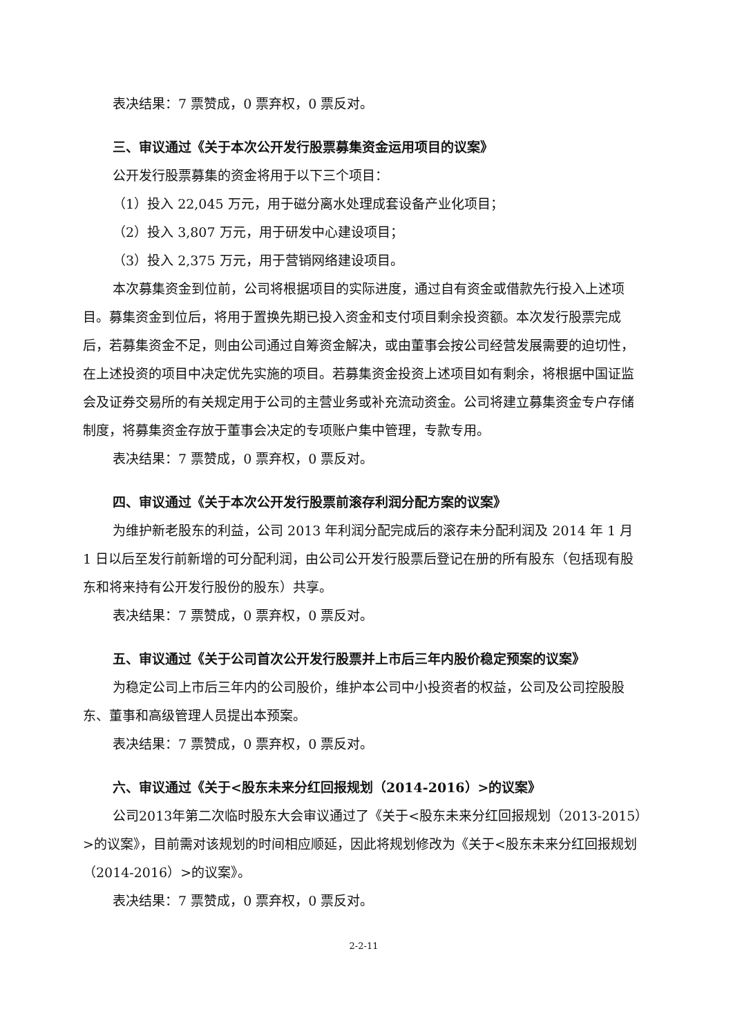表决结果：7 票赞成，0 票弃权，0 票反对。
三、审议通过《关于本次公开发行股票募集资金运用项目的议案》
公开发行股票募集的资金将用于以下三个项目：
（1）投入 22,045 万元，用于磁分离水处理成套设备产业化项目；
（2）投入 3,807 万元，用于研发中心建设项目；
（3）投入 2,375 万元，用于营销网络建设项目。
本次募集资金到位前，公司将根据项目的实际进度，通过自有资金或借款先行投入上述项目。募集资金到位后，将用于置换先期已投入资金和支付项目剩余投资额。本次发行股票完成后，若募集资金不足，则由公司通过自筹资金解决，或由董事会按公司经营发展需要的迫切性，在上述投资的项目中决定优先实施的项目。若募集资金投资上述项目如有剩余，将根据中国证监会及证券交易所的有关规定用于公司的主营业务或补充流动资金。公司将建立募集资金专户存储制度，将募集资金存放于董事会决定的专项账户集中管理，专款专用。
表决结果：7 票赞成，0 票弃权，0 票反对。
四、审议通过《关于本次公开发行股票前滚存利润分配方案的议案》
为维护新老股东的利益，公司 2013 年利润分配完成后的滚存未分配利润及 2014 年 1 月 1 日以后至发行前新增的可分配利润，由公司公开发行股票后登记在册的所有股东（包括现有股东和将来持有公开发行股份的股东）共享。
表决结果：7 票赞成，0 票弃权，0 票反对。
五、审议通过《关于公司首次公开发行股票并上市后三年内股价稳定预案的议案》
为稳定公司上市后三年内的公司股价，维护本公司中小投资者的权益，公司及公司控股股东、董事和高级管理人员提出本预案。
表决结果：7 票赞成，0 票弃权，0 票反对。
六、审议通过《关于<股东未来分红回报规划（2014-2016）>的议案》
公司2013年第二次临时股东大会审议通过了《关于<股东未来分红回报规划（2013-2015）>的议案》，目前需对该规划的时间相应顺延，因此将规划修改为《关于<股东未来分红回报规划（2014-2016）>的议案》。
表决结果：7 票赞成，0 票弃权，0 票反对。
2-2-11